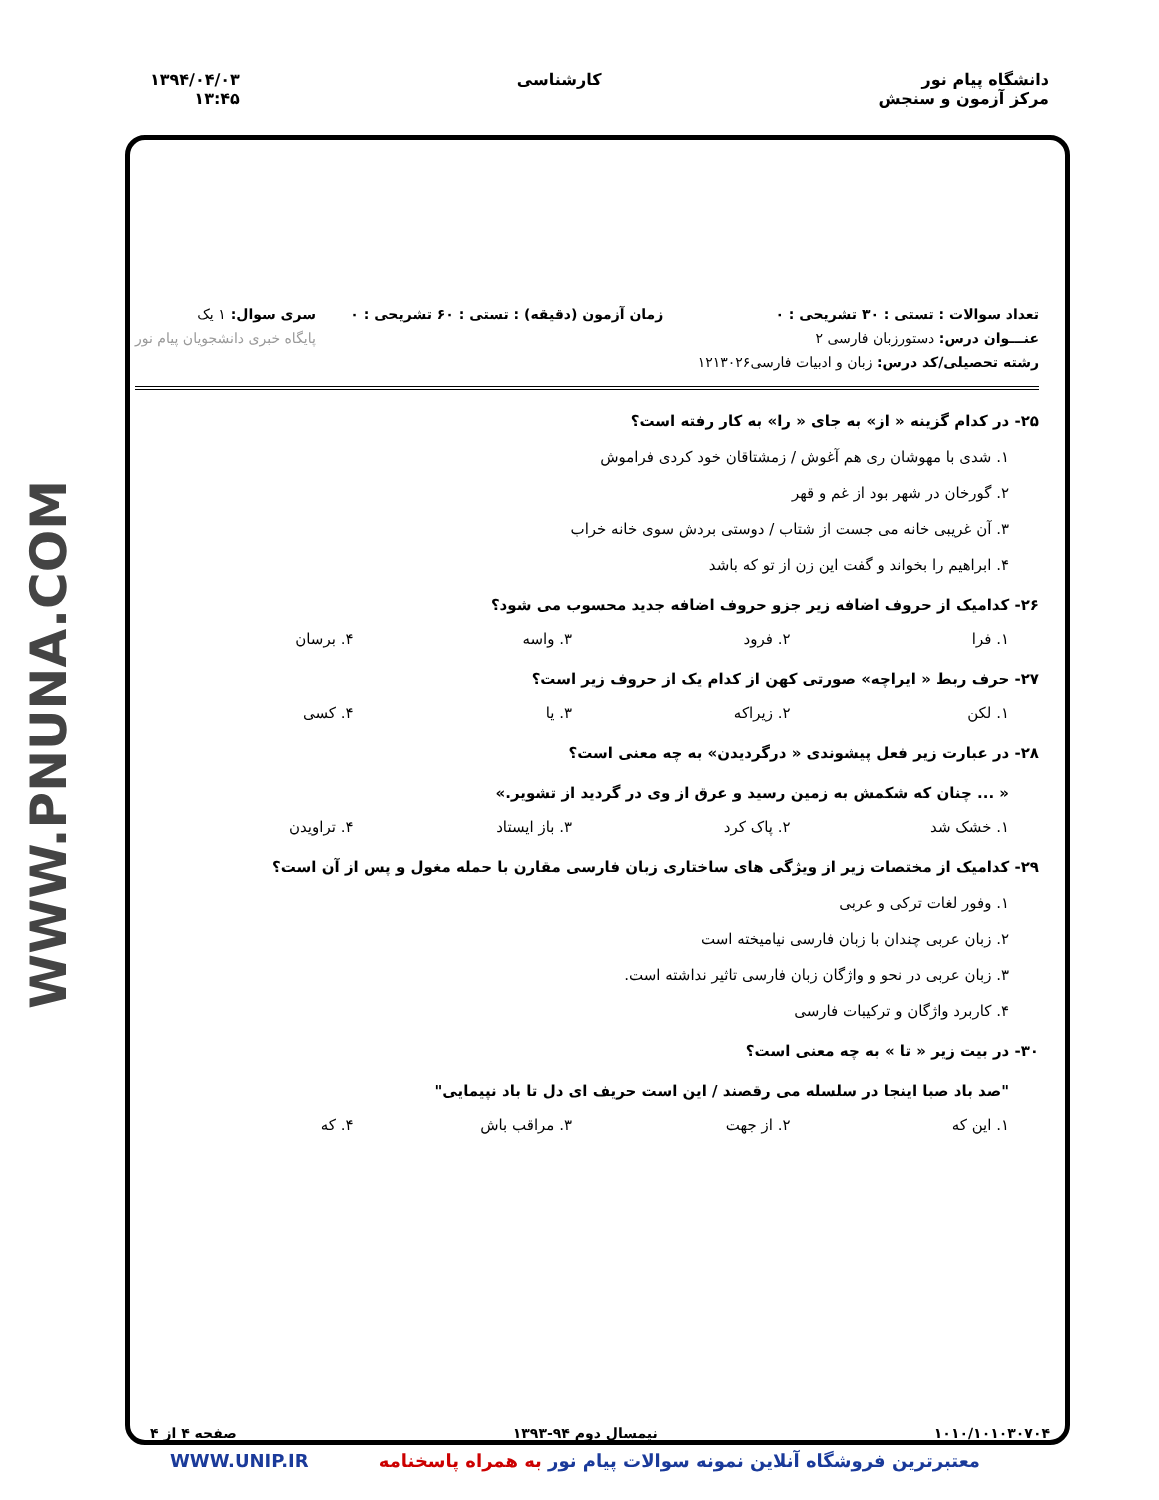دانشگاه پیام نور
مرکز آزمون و سنجش
کارشناسی ۱۳۹۴/۰۴/۰۳
۱۳:۴۵
WWW.PNUNA.COM
تعداد سوالات : تستی : ۳۰ تشریحی : ۰
عنـــوان درس: دستورزبان فارسی ۲
رشته تحصیلی/کد درس: زبان و ادبیات فارسی۱۲۱۳۰۲۶
زمان آزمون (دقیقه) : تستی : ۶۰ تشریحی : ۰
سری سوال: ۱ یک
پایگاه خبری دانشجویان پیام نور
۲۵- در کدام گزینه « از» به جای « را» به کار رفته است؟
۱. شدی با مهوشان ری هم آغوش / زمشتاقان خود کردی فراموش
۲. گورخان در شهر بود از غم و قهر
۳. آن غریبی خانه می جست از شتاب / دوستی بردش سوی خانه خراب
۴. ابراهیم را بخواند و گفت این زن از تو که باشد
۲۶- کدامیک از حروف اضافه زیر جزو حروف اضافه جدید محسوب می شود؟
۱. فرا ۲. فرود ۳. واسه ۴. برسان
۲۷- حرف ربط « ایراچه» صورتی کهن از کدام یک از حروف زیر است؟
۱. لکن ۲. زیراکه ۳. یا ۴. کسی
۲۸- در عبارت زیر فعل پیشوندی « درگردیدن» به چه معنی است؟
« ... چنان که شکمش به زمین رسید و عرق از وی در گردید از تشویر.»
۱. خشک شد ۲. پاک کرد ۳. باز ایستاد ۴. تراویدن
۲۹- کدامیک از مختصات زیر از ویژگی های ساختاری زبان فارسی مقارن با حمله مغول و پس از آن است؟
۱. وفور لغات ترکی و عربی
۲. زبان عربی چندان با زبان فارسی نیامیخته است
۳. زبان عربی در نحو و واژگان زبان فارسی تاثیر نداشته است.
۴. کاربرد واژگان و ترکیبات فارسی
۳۰- در بیت زیر « تا » به چه معنی است؟
"صد باد صبا اینجا در سلسله می رقصند / این است حریف ای دل تا باد نپیمایی"
۱. این که ۲. از جهت ۳. مراقب باش ۴. که
۱۰۱۰/۱۰۱۰۳۰۷۰۴ نیمسال دوم ۹۴-۱۳۹۳ صفحه ۴ از ۴
معتبرترین فروشگاه آنلاین نمونه سوالات پیام نور به همراه پاسخنامه WWW.UNIP.IR